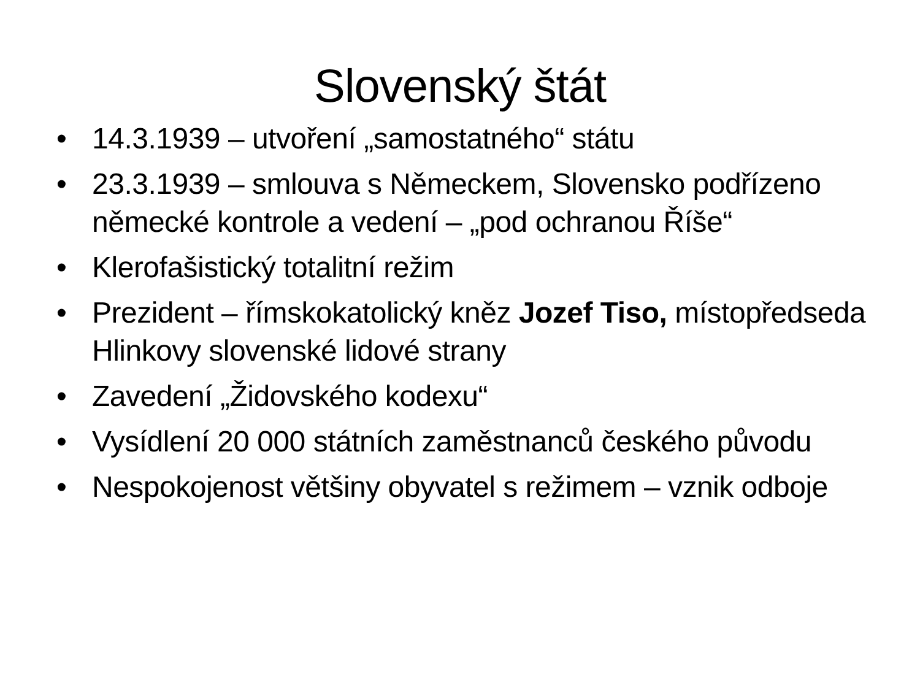Slovenský štát
• 14.3.1939 – utvoření „samostatného“ státu
• 23.3.1939 – smlouva s Německem, Slovensko podřízeno německé kontrole a vedení – „pod ochranou Říše“
• Klerofašistický totalitní režim
• Prezident – římskokatolický kněz Jozef Tiso, místopředseda Hlinkovy slovenské lidové strany
• Zavedení „Židovského kodexu“
• Vysídlení 20 000 státních zaměstnanců českého původu
• Nespokojenost většiny obyvatel s režimem – vznik odboje